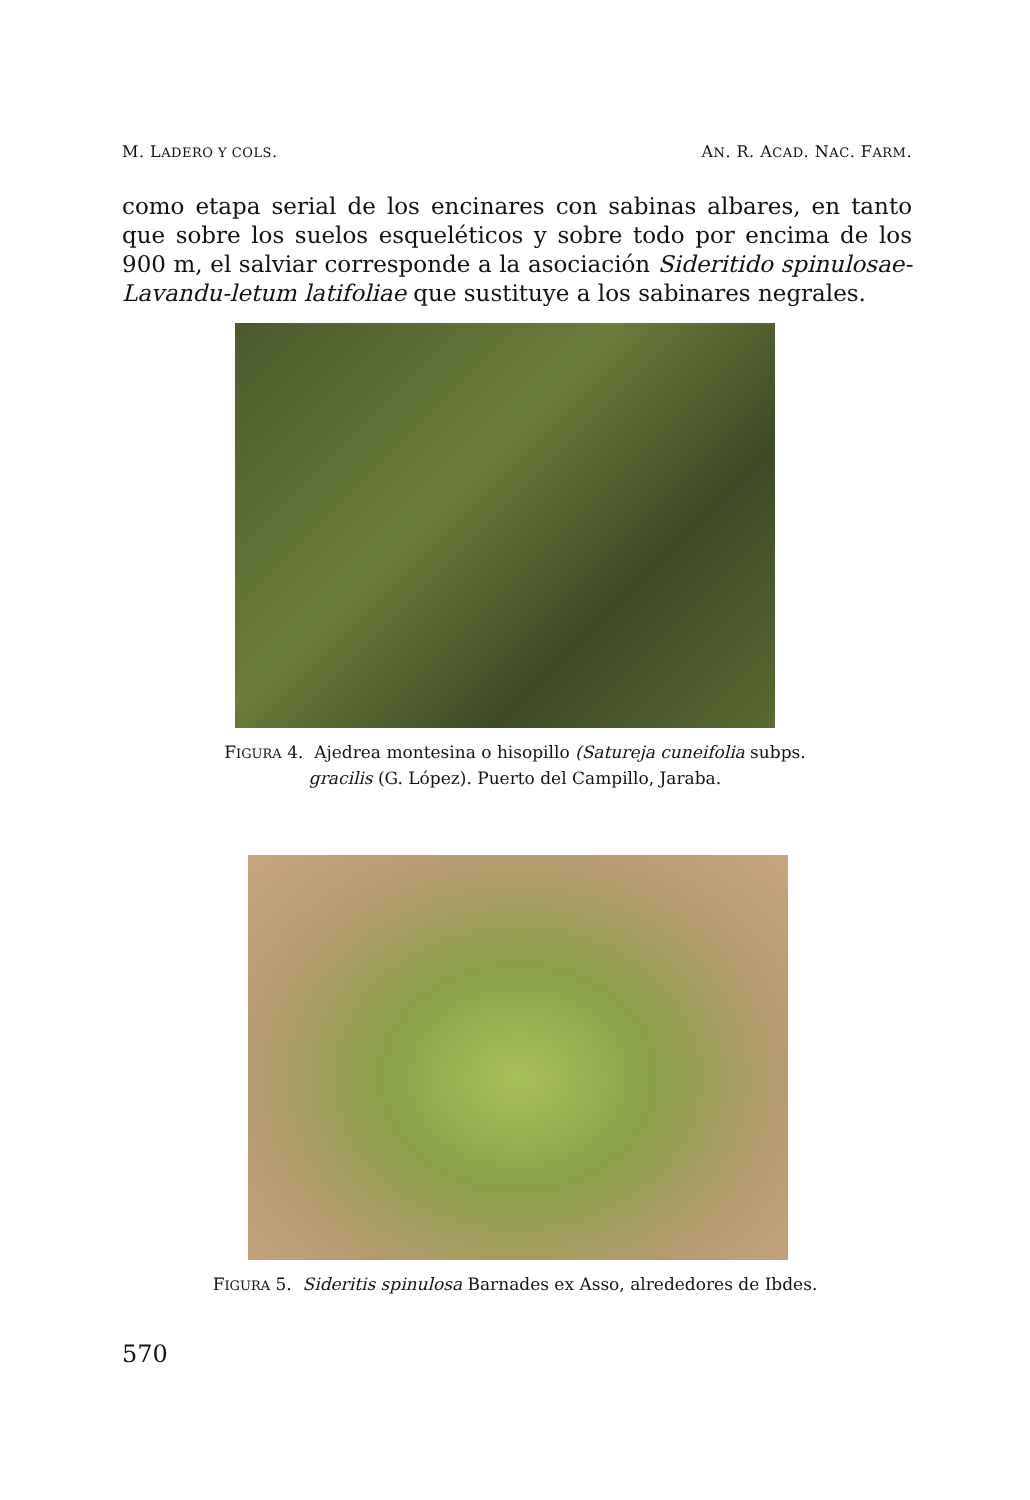M. LADERO Y COLS. AN. R. ACAD. NAC. FARM.
como etapa serial de los encinares con sabinas albares, en tanto que sobre los suelos esqueléticos y sobre todo por encima de los 900 m, el salviar corresponde a la asociación Sideritido spinulosae-Lavandu-letum latifoliae que sustituye a los sabinares negrales.
FIGURA 4. Ajedrea montesina o hisopillo (Satureja cuneifolia subps.
gracilis (G. López). Puerto del Campillo, Jaraba.
FIGURA 5. Sideritis spinulosa Barnades ex Asso, alrededores de Ibdes.
570